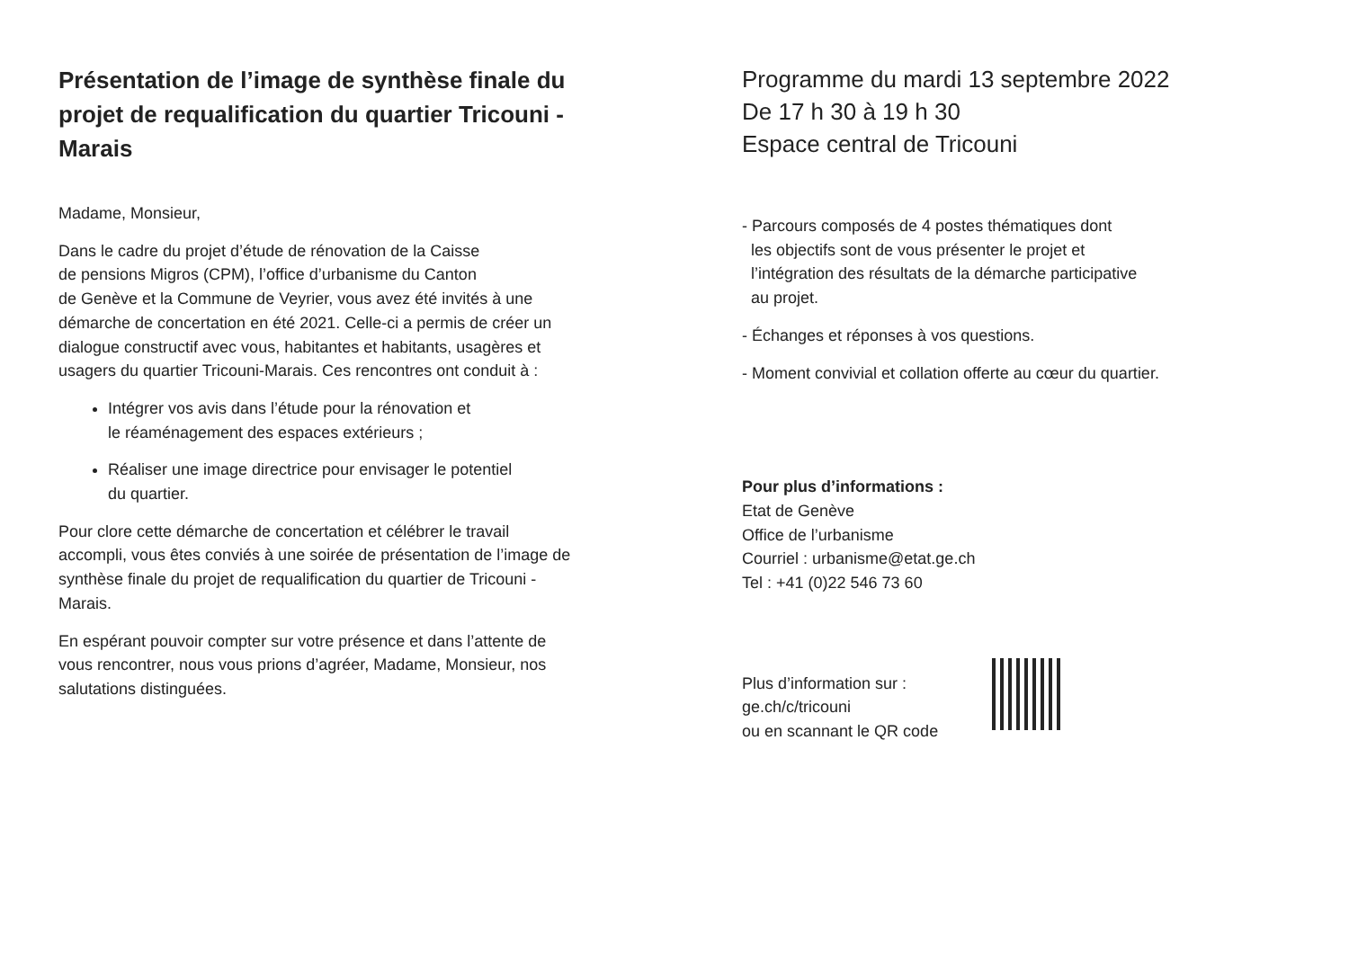Présentation de l’image de synthèse finale du projet de requalification du quartier Tricouni - Marais
Madame, Monsieur,
Dans le cadre du projet d’étude de rénovation de la Caisse
de pensions Migros (CPM), l’office d’urbanisme du Canton
de Genève et la Commune de Veyrier, vous avez été invités à une démarche de concertation en été 2021. Celle-ci a permis de créer un dialogue constructif avec vous, habitantes et habitants, usagères et usagers du quartier Tricouni-Marais. Ces rencontres ont conduit à :
Intégrer vos avis dans l’étude pour la rénovation et
le réaménagement des espaces extérieurs ;
Réaliser une image directrice pour envisager le potentiel
du quartier.
Pour clore cette démarche de concertation et célébrer le travail accompli, vous êtes conviés à une soirée de présentation de l’image de synthèse finale du projet de requalification du quartier de Tricouni - Marais.
En espérant pouvoir compter sur votre présence et dans l’attente de vous rencontrer, nous vous prions d’agréer, Madame, Monsieur, nos salutations distinguées.
Programme du mardi 13 septembre 2022
De 17 h 30 à 19 h 30
Espace central de Tricouni
- Parcours composés de 4 postes thématiques dont
les objectifs sont de vous présenter le projet et
l’intégration des résultats de la démarche participative
au projet.
- Échanges et réponses à vos questions.
- Moment convivial et collation offerte au cœur du quartier.
Pour plus d’informations :
Etat de Genève
Office de l’urbanisme
Courriel : urbanisme@etat.ge.ch
Tel : +41 (0)22 546 73 60
Plus d’information sur :
ge.ch/c/tricouni
ou en scannant le QR code